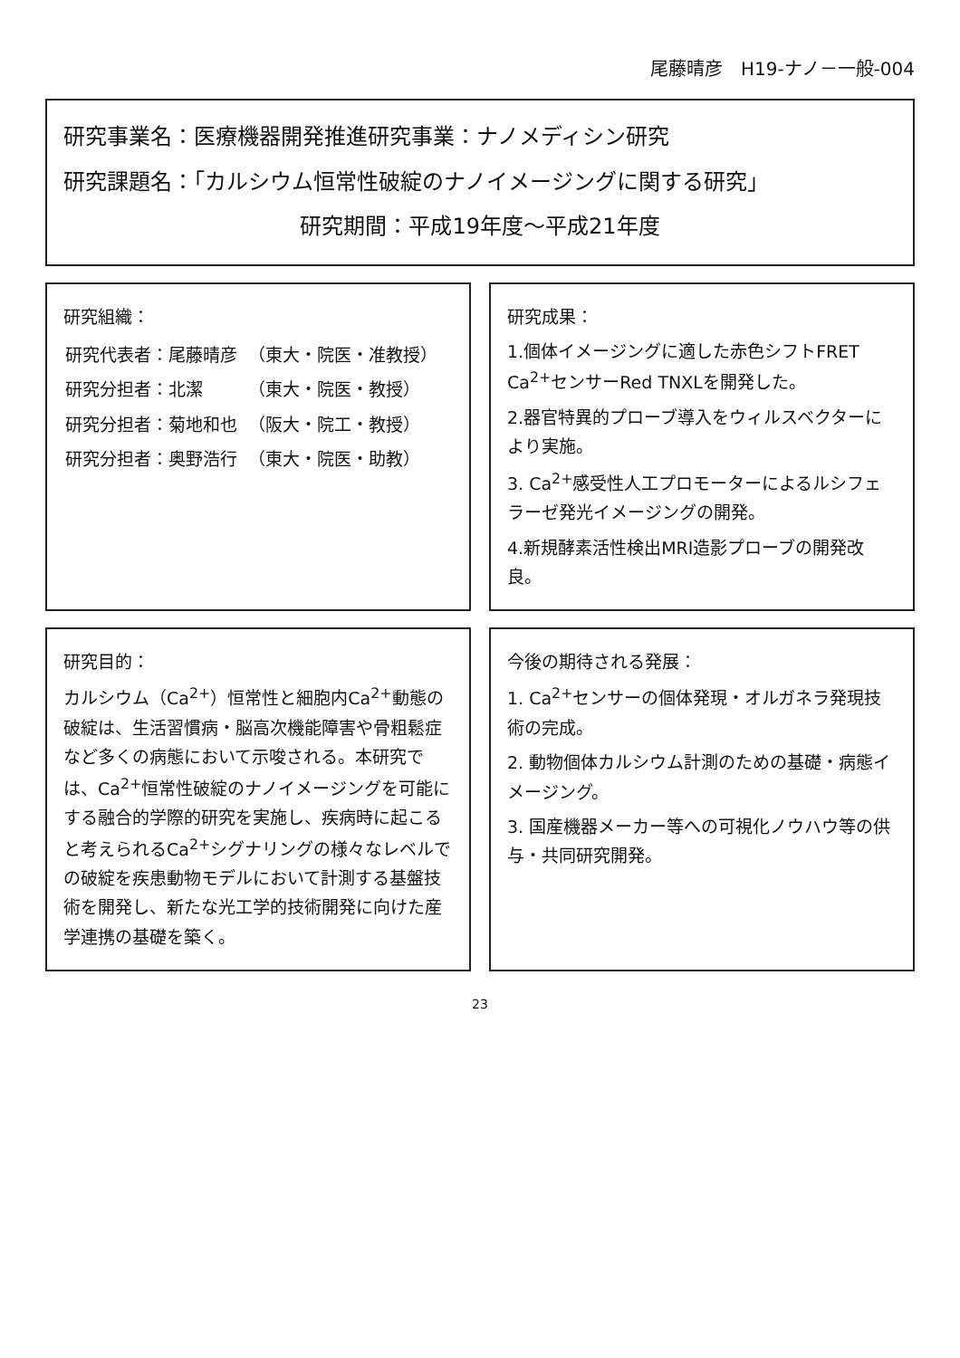尾藤晴彦　H19-ナノ－一般-004
研究事業名：医療機器開発推進研究事業：ナノメディシン研究
研究課題名：「カルシウム恒常性破綻のナノイメージングに関する研究」
研究期間：平成19年度～平成21年度
研究組織：
| 研究代表者：尾藤晴彦 | （東大・院医・准教授） |
| 研究分担者：北潔 | （東大・院医・教授） |
| 研究分担者：菊地和也 | （阪大・院工・教授） |
| 研究分担者：奥野浩行 | （東大・院医・助教） |
研究成果：
1.個体イメージングに適した赤色シフトFRET Ca<sup>2+</sup>センサーRed TNXLを開発した。
2.器官特異的プローブ導入をウィルスベクターにより実施。
3. Ca<sup>2+</sup>感受性人工プロモーターによるルシフェラーゼ発光イメージングの開発。
4.新規酵素活性検出MRI造影プローブの開発改良。
研究目的：
カルシウム（Ca<sup>2+</sup>）恒常性と細胞内Ca<sup>2+</sup>動態の破綻は、生活習慣病・脳高次機能障害や骨粗鬆症など多くの病態において示唆される。本研究では、Ca<sup>2+</sup>恒常性破綻のナノイメージングを可能にする融合的学際的研究を実施し、疾病時に起こると考えられるCa<sup>2+</sup>シグナリングの様々なレベルでの破綻を疾患動物モデルにおいて計測する基盤技術を開発し、新たな光工学的技術開発に向けた産学連携の基礎を築く。
今後の期待される発展：
1. Ca<sup>2+</sup>センサーの個体発現・オルガネラ発現技術の完成。
2. 動物個体カルシウム計測のための基礎・病態イメージング。
3. 国産機器メーカー等への可視化ノウハウ等の供与・共同研究開発。
23